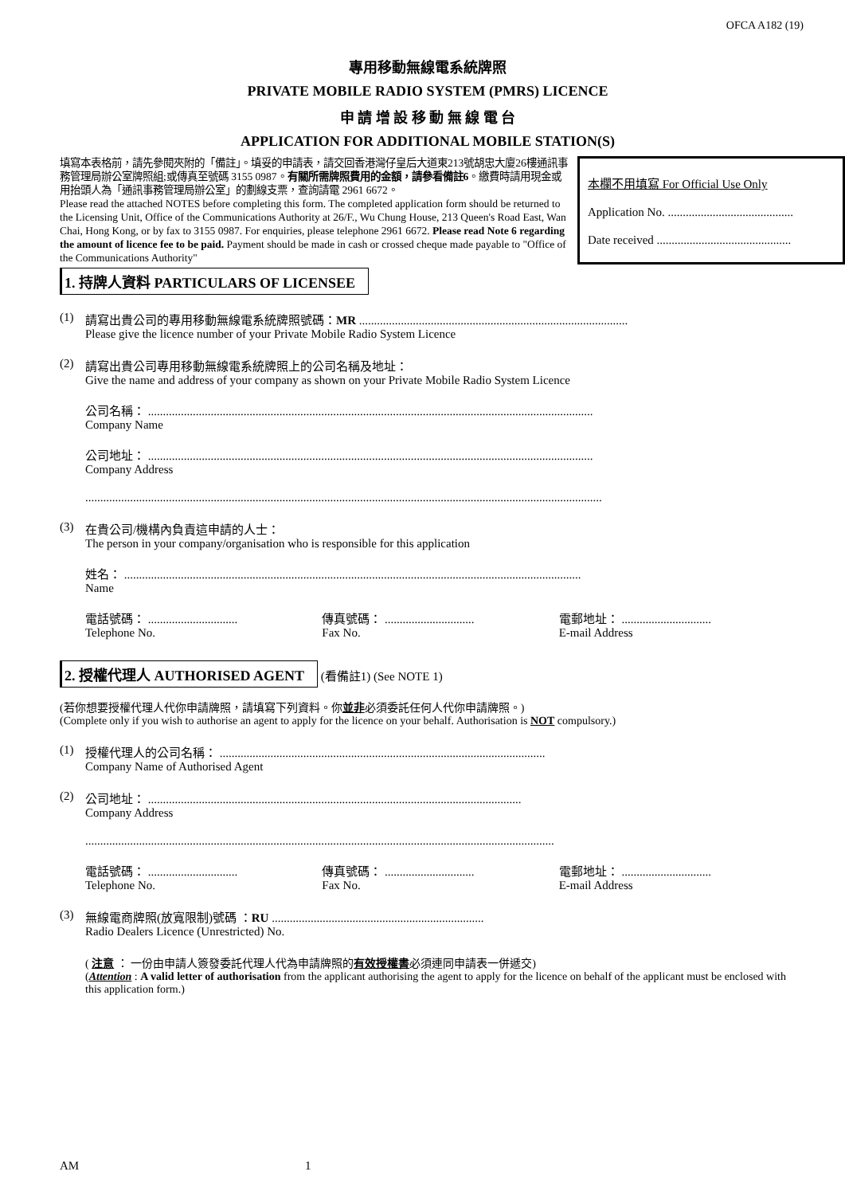OFCA A182 (19)
專用移動無線電系統牌照
PRIVATE MOBILE RADIO SYSTEM (PMRS) LICENCE
申 請 增 設 移 動 無 線 電 台
APPLICATION FOR ADDITIONAL MOBILE STATION(S)
填寫本表格前，請先參閱夾附的「備註」。填妥的申請表，請交回香港灣仔皇后大道東213號胡忠大廈26樓通訊事務管理局辦公室牌照組;或傳真至號碼 3155 0987。有關所需牌照費用的金額，請參看備註6。繳費時請用現金或用抬頭人為「通訊事務管理局辦公室」的劃線支票，查詢請電 2961 6672。
Please read the attached NOTES before completing this form. The completed application form should be returned to the Licensing Unit, Office of the Communications Authority at 26/F., Wu Chung House, 213 Queen's Road East, Wan Chai, Hong Kong, or by fax to 3155 0987. For enquiries, please telephone 2961 6672. Please read Note 6 regarding the amount of licence fee to be paid. Payment should be made in cash or crossed cheque made payable to "Office of the Communications Authority"
本欄不用填寫 For Official Use Only
Application No. ..........................................
Date received .............................................
1. 持牌人資料 PARTICULARS OF LICENSEE
(1) 請寫出貴公司的專用移動無線電系統牌照號碼：MR ..........................................................................................
Please give the licence number of your Private Mobile Radio System Licence
(2) 請寫出貴公司專用移動無線電系統牌照上的公司名稱及地址：
Give the name and address of your company as shown on your Private Mobile Radio System Licence
公司名稱： .....................................................................................................................................................
Company Name
公司地址： .....................................................................................................................................................
Company Address
.............................................................................................................................................................................
(3) 在貴公司/機構內負責這申請的人士：
The person in your company/organisation who is responsible for this application
姓名： .........................................................................................................................................................
Name
電話號碼： ..............................
Telephone No.
傳真號碼： ..............................
Fax No.
電郵地址： ..............................
E-mail Address
2. 授權代理人 AUTHORISED AGENT (看備註1) (See NOTE 1)
(若你想要授權代理人代你申請牌照，請填寫下列資料。你並非必須委託任何人代你申請牌照。)
(Complete only if you wish to authorise an agent to apply for the licence on your behalf. Authorisation is NOT compulsory.)
(1) 授權代理人的公司名稱： .............................................................................................................
Company Name of Authorised Agent
(2) 公司地址： .............................................................................................................................
Company Address
.............................................................................................................................................................
電話號碼： ..............................
Telephone No.
傳真號碼： ..............................
Fax No.
電郵地址： ..............................
E-mail Address
(3) 無線電商牌照(放寬限制)號碼 ：RU .......................................................................
Radio Dealers Licence (Unrestricted) No.
( 注意 ： 一份由申請人簽發委託代理人代為申請牌照的有效授權書必須連同申請表一併遞交)
(Attention : A valid letter of authorisation from the applicant authorising the agent to apply for the licence on behalf of the applicant must be enclosed with this application form.)
AM 1